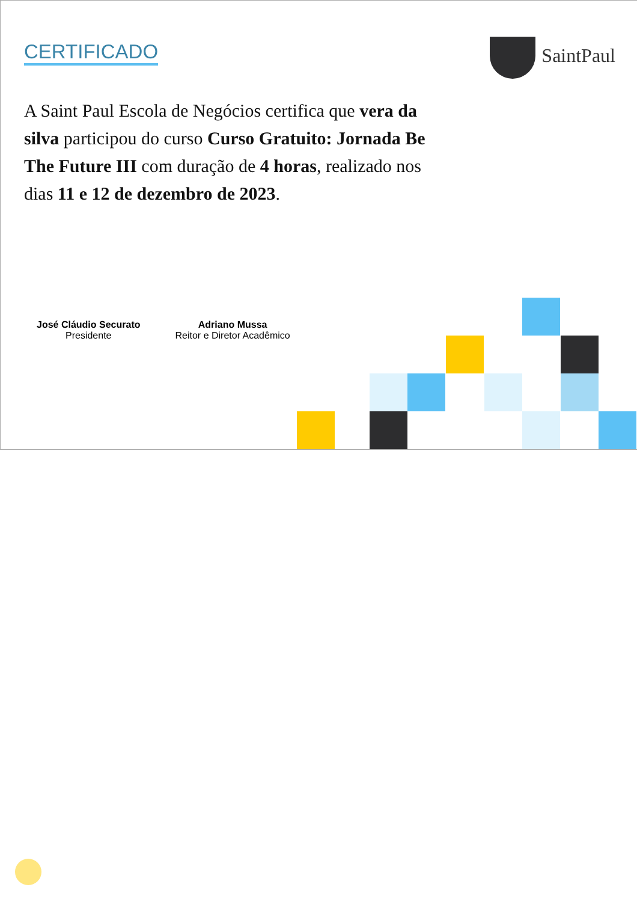CERTIFICADO SaintPaul
A Saint Paul Escola de Negócios certifica que vera da silva participou do curso Curso Gratuito: Jornada Be The Future III com duração de 4 horas, realizado nos dias 11 e 12 de dezembro de 2023.
José Cláudio Securato
Presidente
Adriano Mussa
Reitor e Diretor Acadêmico